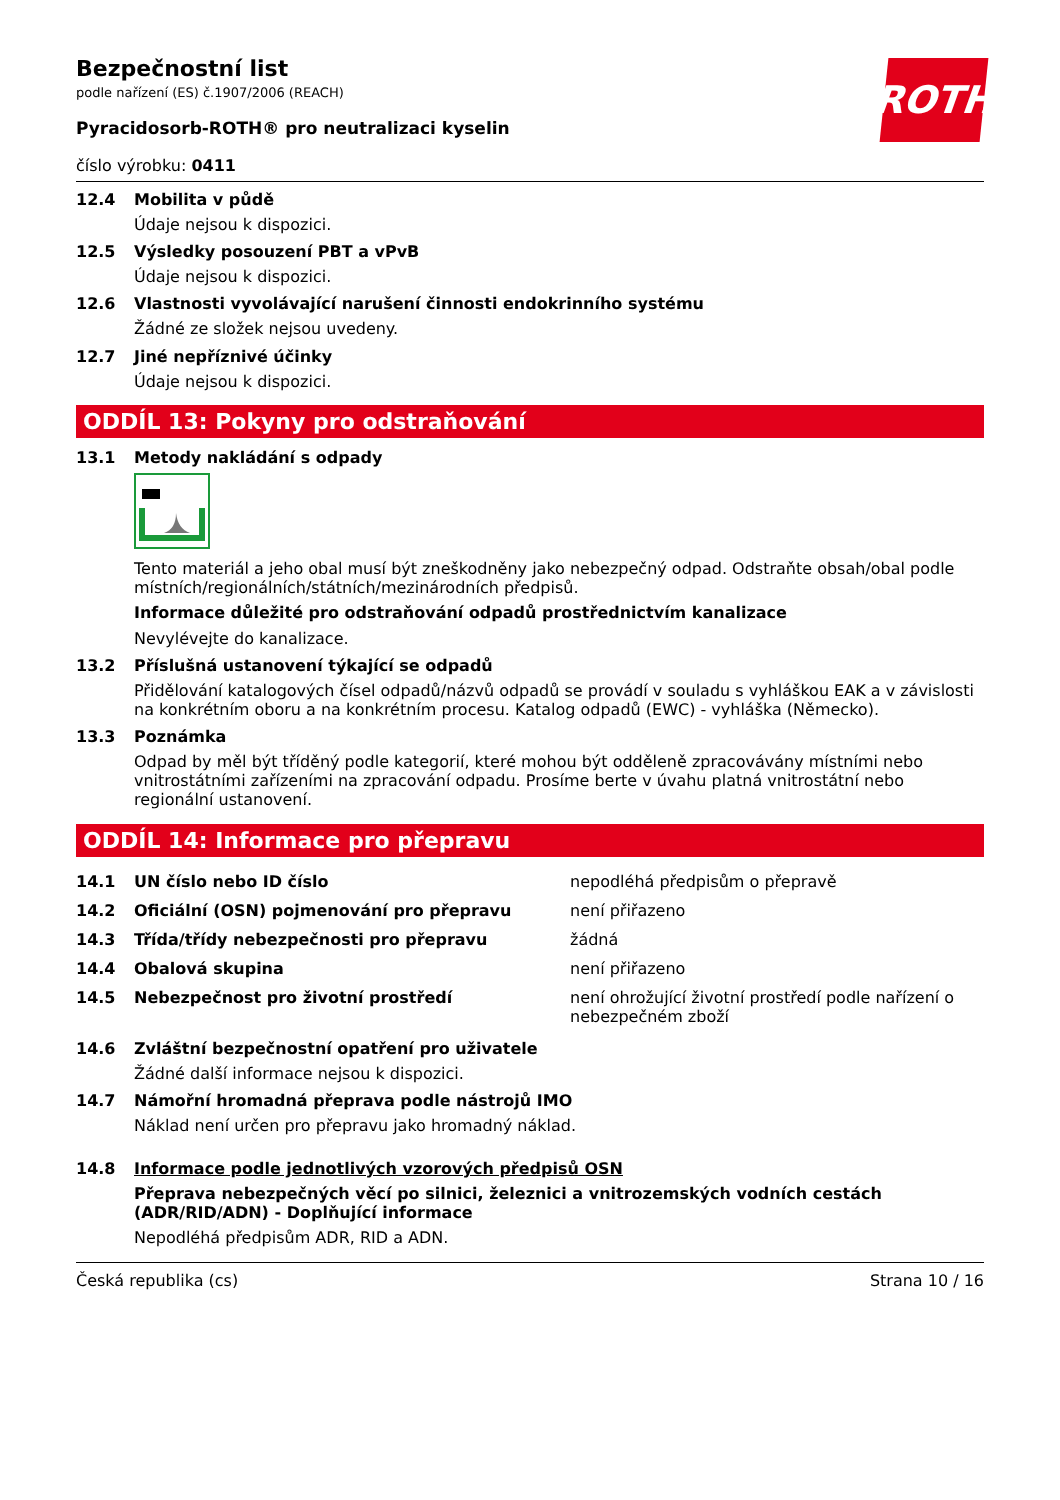ROTH
Bezpečnostní list
podle nařízení (ES) č.1907/2006 (REACH)
Pyracidosorb-ROTH® pro neutralizaci kyselin
číslo výrobku: 0411
12.4 Mobilita v půdě
Údaje nejsou k dispozici.
12.5 Výsledky posouzení PBT a vPvB
Údaje nejsou k dispozici.
12.6 Vlastnosti vyvolávající narušení činnosti endokrinního systému
Žádné ze složek nejsou uvedeny.
12.7 Jiné nepříznivé účinky
Údaje nejsou k dispozici.
ODDÍL 13: Pokyny pro odstraňování
13.1 Metody nakládání s odpady
Tento materiál a jeho obal musí být zneškodněny jako nebezpečný odpad. Odstraňte obsah/obal podle místních/regionálních/státních/mezinárodních předpisů.
Informace důležité pro odstraňování odpadů prostřednictvím kanalizace
Nevylévejte do kanalizace.
13.2 Příslušná ustanovení týkající se odpadů
Přidělování katalogových čísel odpadů/názvů odpadů se provádí v souladu s vyhláškou EAK a v závislosti na konkrétním oboru a na konkrétním procesu. Katalog odpadů (EWC) - vyhláška (Německo).
13.3 Poznámka
Odpad by měl být tříděný podle kategorií, které mohou být odděleně zpracovávány místními nebo vnitrostátními zařízeními na zpracování odpadu. Prosíme berte v úvahu platná vnitrostátní nebo regionální ustanovení.
ODDÍL 14: Informace pro přepravu
| 14.1 | UN číslo nebo ID číslo | nepodléhá předpisům o přepravě |
| 14.2 | Oficiální (OSN) pojmenování pro přepravu | není přiřazeno |
| 14.3 | Třída/třídy nebezpečnosti pro přepravu | žádná |
| 14.4 | Obalová skupina | není přiřazeno |
| 14.5 | Nebezpečnost pro životní prostředí | není ohrožující životní prostředí podle nařízení o nebezpečném zboží |
14.6 Zvláštní bezpečnostní opatření pro uživatele
Žádné další informace nejsou k dispozici.
14.7 Námořní hromadná přeprava podle nástrojů IMO
Náklad není určen pro přepravu jako hromadný náklad.
14.8 Informace podle jednotlivých vzorových předpisů OSN
Přeprava nebezpečných věcí po silnici, železnici a vnitrozemských vodních cestách (ADR/RID/ADN) - Doplňující informace
Nepodléhá předpisům ADR, RID a ADN.
Česká republika (cs) Strana 10 / 16